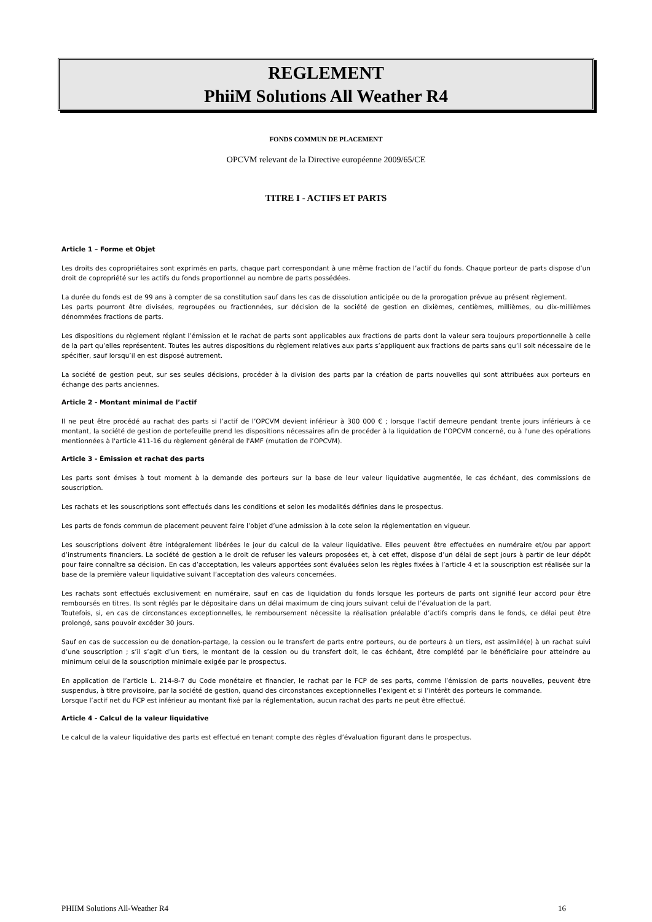REGLEMENT
PhiiM Solutions All Weather R4
FONDS COMMUN DE PLACEMENT
OPCVM relevant de la Directive européenne 2009/65/CE
TITRE I - ACTIFS ET PARTS
Article 1 – Forme et Objet
Les droits des copropriétaires sont exprimés en parts, chaque part correspondant à une même fraction de l’actif du fonds. Chaque porteur de parts dispose d’un droit de copropriété sur les actifs du fonds proportionnel au nombre de parts possédées.
La durée du fonds est de 99 ans à compter de sa constitution sauf dans les cas de dissolution anticipée ou de la prorogation prévue au présent règlement.
Les parts pourront être divisées, regroupées ou fractionnées, sur décision de la société de gestion en dixièmes, centièmes, millièmes, ou dix-millièmes dénommées fractions de parts.
Les dispositions du règlement réglant l’émission et le rachat de parts sont applicables aux fractions de parts dont la valeur sera toujours proportionnelle à celle de la part qu’elles représentent. Toutes les autres dispositions du règlement relatives aux parts s’appliquent aux fractions de parts sans qu’il soit nécessaire de le spécifier, sauf lorsqu’il en est disposé autrement.
La société de gestion peut, sur ses seules décisions, procéder à la division des parts par la création de parts nouvelles qui sont attribuées aux porteurs en échange des parts anciennes.
Article 2 - Montant minimal de l’actif
Il ne peut être procédé au rachat des parts si l’actif de l’OPCVM devient inférieur à 300 000 € ; lorsque l'actif demeure pendant trente jours inférieurs à ce montant, la société de gestion de portefeuille prend les dispositions nécessaires afin de procéder à la liquidation de l’OPCVM concerné, ou à l'une des opérations mentionnées à l'article 411-16 du règlement général de l'AMF (mutation de l’OPCVM).
Article 3 - Émission et rachat des parts
Les parts sont émises à tout moment à la demande des porteurs sur la base de leur valeur liquidative augmentée, le cas échéant, des commissions de souscription.
Les rachats et les souscriptions sont effectués dans les conditions et selon les modalités définies dans le prospectus.
Les parts de fonds commun de placement peuvent faire l’objet d’une admission à la cote selon la réglementation en vigueur.
Les souscriptions doivent être intégralement libérées le jour du calcul de la valeur liquidative. Elles peuvent être effectuées en numéraire et/ou par apport d’instruments financiers. La société de gestion a le droit de refuser les valeurs proposées et, à cet effet, dispose d’un délai de sept jours à partir de leur dépôt pour faire connaître sa décision. En cas d’acceptation, les valeurs apportées sont évaluées selon les règles fixées à l’article 4 et la souscription est réalisée sur la base de la première valeur liquidative suivant l’acceptation des valeurs concernées.
Les rachats sont effectués exclusivement en numéraire, sauf en cas de liquidation du fonds lorsque les porteurs de parts ont signifié leur accord pour être remboursés en titres. Ils sont réglés par le dépositaire dans un délai maximum de cinq jours suivant celui de l’évaluation de la part.
Toutefois, si, en cas de circonstances exceptionnelles, le remboursement nécessite la réalisation préalable d’actifs compris dans le fonds, ce délai peut être prolongé, sans pouvoir excéder 30 jours.
Sauf en cas de succession ou de donation-partage, la cession ou le transfert de parts entre porteurs, ou de porteurs à un tiers, est assimilé(e) à un rachat suivi d’une souscription ; s’il s’agit d’un tiers, le montant de la cession ou du transfert doit, le cas échéant, être complété par le bénéficiaire pour atteindre au minimum celui de la souscription minimale exigée par le prospectus.
En application de l’article L. 214-8-7 du Code monétaire et financier, le rachat par le FCP de ses parts, comme l’émission de parts nouvelles, peuvent être suspendus, à titre provisoire, par la société de gestion, quand des circonstances exceptionnelles l’exigent et si l’intérêt des porteurs le commande.
Lorsque l’actif net du FCP est inférieur au montant fixé par la réglementation, aucun rachat des parts ne peut être effectué.
Article 4 - Calcul de la valeur liquidative
Le calcul de la valeur liquidative des parts est effectué en tenant compte des règles d’évaluation figurant dans le prospectus.
PHIIM Solutions All-Weather R4 16